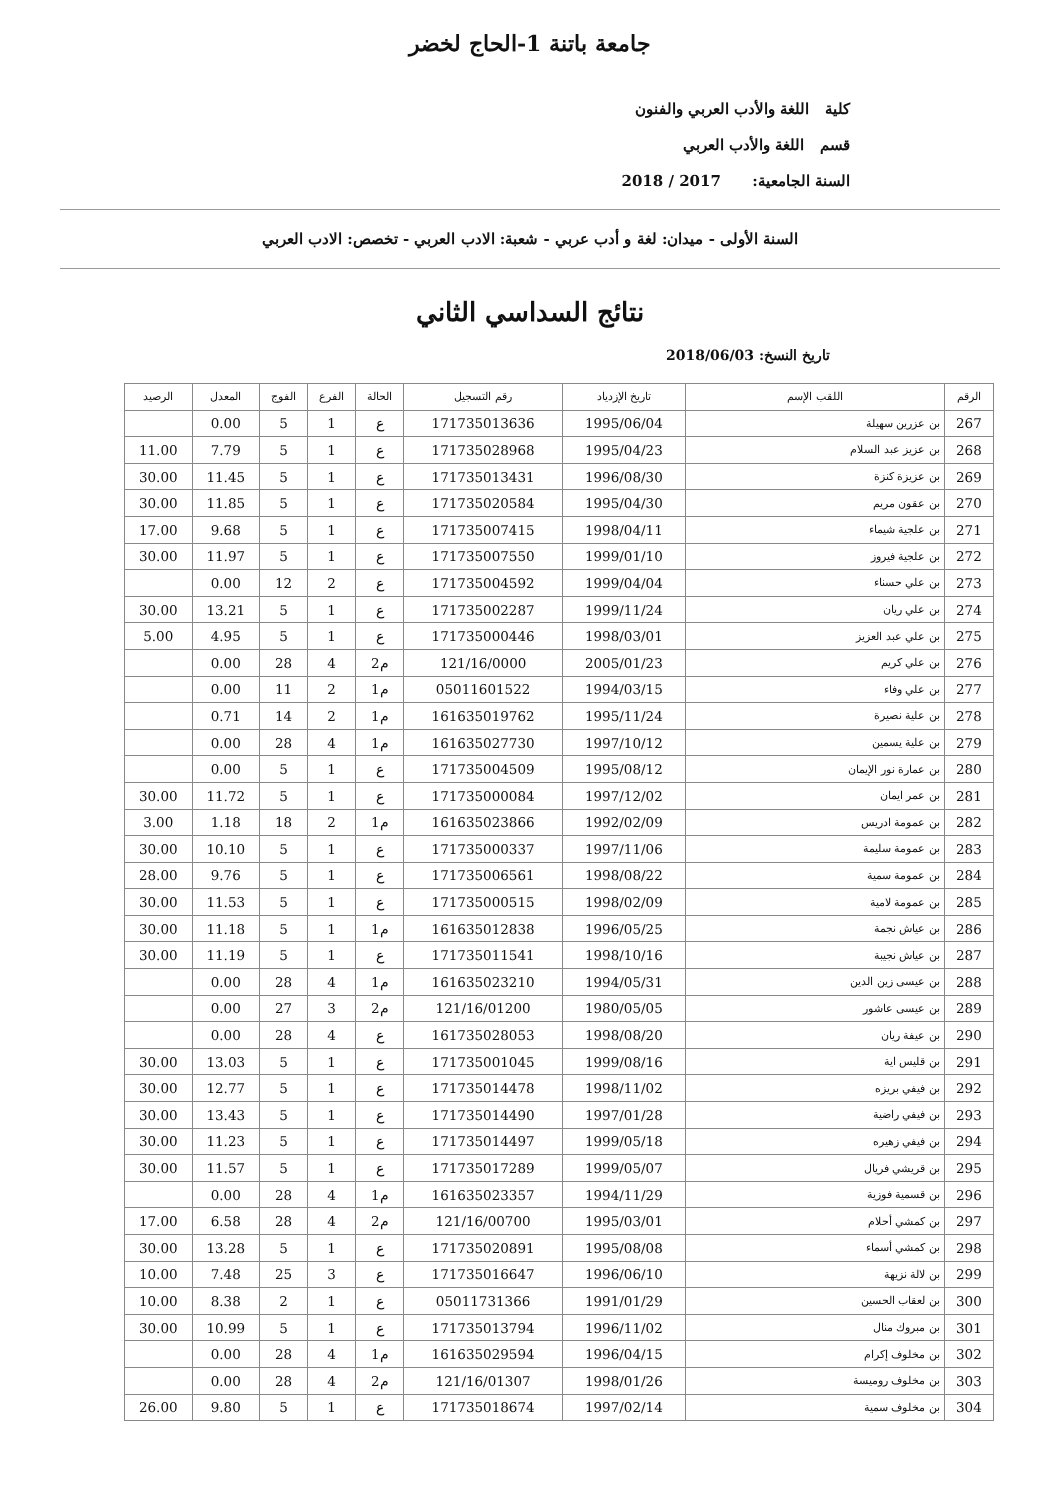جامعة باتنة 1-الحاج لخضر
كلية اللغة والأدب العربي والفنون
قسم اللغة والأدب العربي
السنة الجامعية: 2017 / 2018
السنة الأولى - ميدان: لغة و أدب عربي - شعبة: الادب العربي - تخصص: الادب العربي
نتائج السداسي الثاني
تاريخ النسخ: 2018/06/03
| الرقم | اللقب الإسم | تاريخ الإزدياد | رقم التسجيل | الحالة | الفرع | الفوج | المعدل | الرصيد |
| --- | --- | --- | --- | --- | --- | --- | --- | --- |
| 267 | بن عزرين سهيلة | 1995/06/04 | 171735013636 | ع | 1 | 5 | 0.00 | |
| 268 | بن عزيز عبد السلام | 1995/04/23 | 171735028968 | ع | 1 | 5 | 7.79 | 11.00 |
| 269 | بن عزيزة كنزة | 1996/08/30 | 171735013431 | ع | 1 | 5 | 11.45 | 30.00 |
| 270 | بن عقون مريم | 1995/04/30 | 171735020584 | ع | 1 | 5 | 11.85 | 30.00 |
| 271 | بن علجية شيماء | 1998/04/11 | 171735007415 | ع | 1 | 5 | 9.68 | 17.00 |
| 272 | بن علجية فيروز | 1999/01/10 | 171735007550 | ع | 1 | 5 | 11.97 | 30.00 |
| 273 | بن علي حسناء | 1999/04/04 | 171735004592 | ع | 2 | 12 | 0.00 | |
| 274 | بن علي ريان | 1999/11/24 | 171735002287 | ع | 1 | 5 | 13.21 | 30.00 |
| 275 | بن علي عبد العزيز | 1998/03/01 | 171735000446 | ع | 1 | 5 | 4.95 | 5.00 |
| 276 | بن علي كريم | 2005/01/23 | 121/16/0000 | م2 | 4 | 28 | 0.00 | |
| 277 | بن علي وفاء | 1994/03/15 | 05011601522 | م1 | 2 | 11 | 0.00 | |
| 278 | بن علية نصيرة | 1995/11/24 | 161635019762 | م1 | 2 | 14 | 0.71 | |
| 279 | بن علية يسمين | 1997/10/12 | 161635027730 | م1 | 4 | 28 | 0.00 | |
| 280 | بن عمارة نور الإيمان | 1995/08/12 | 171735004509 | ع | 1 | 5 | 0.00 | |
| 281 | بن عمر ايمان | 1997/12/02 | 171735000084 | ع | 1 | 5 | 11.72 | 30.00 |
| 282 | بن عمومة ادريس | 1992/02/09 | 161635023866 | م1 | 2 | 18 | 1.18 | 3.00 |
| 283 | بن عمومة سليمة | 1997/11/06 | 171735000337 | ع | 1 | 5 | 10.10 | 30.00 |
| 284 | بن عمومة سمية | 1998/08/22 | 171735006561 | ع | 1 | 5 | 9.76 | 28.00 |
| 285 | بن عمومة لامية | 1998/02/09 | 171735000515 | ع | 1 | 5 | 11.53 | 30.00 |
| 286 | بن عياش نجمة | 1996/05/25 | 161635012838 | م1 | 1 | 5 | 11.18 | 30.00 |
| 287 | بن عياش نجيبة | 1998/10/16 | 171735011541 | ع | 1 | 5 | 11.19 | 30.00 |
| 288 | بن عيسى زين الدين | 1994/05/31 | 161635023210 | م1 | 4 | 28 | 0.00 | |
| 289 | بن عيسى عاشور | 1980/05/05 | 121/16/01200 | م2 | 3 | 27 | 0.00 | |
| 290 | بن عيفة ريان | 1998/08/20 | 161735028053 | ع | 4 | 28 | 0.00 | |
| 291 | بن قليس اية | 1999/08/16 | 171735001045 | ع | 1 | 5 | 13.03 | 30.00 |
| 292 | بن فيفي بريزه | 1998/11/02 | 171735014478 | ع | 1 | 5 | 12.77 | 30.00 |
| 293 | بن فيفي راضية | 1997/01/28 | 171735014490 | ع | 1 | 5 | 13.43 | 30.00 |
| 294 | بن فيفي زهيره | 1999/05/18 | 171735014497 | ع | 1 | 5 | 11.23 | 30.00 |
| 295 | بن قريشي فريال | 1999/05/07 | 171735017289 | ع | 1 | 5 | 11.57 | 30.00 |
| 296 | بن قسمية فوزية | 1994/11/29 | 161635023357 | م1 | 4 | 28 | 0.00 | |
| 297 | بن كمشي أحلام | 1995/03/01 | 121/16/00700 | م2 | 4 | 28 | 6.58 | 17.00 |
| 298 | بن كمشي أسماء | 1995/08/08 | 171735020891 | ع | 1 | 5 | 13.28 | 30.00 |
| 299 | بن لالة نزيهة | 1996/06/10 | 171735016647 | ع | 3 | 25 | 7.48 | 10.00 |
| 300 | بن لعقاب الحسين | 1991/01/29 | 05011731366 | ع | 1 | 2 | 8.38 | 10.00 |
| 301 | بن مبروك منال | 1996/11/02 | 171735013794 | ع | 1 | 5 | 10.99 | 30.00 |
| 302 | بن مخلوف إكرام | 1996/04/15 | 161635029594 | م1 | 4 | 28 | 0.00 | |
| 303 | بن مخلوف روميسة | 1998/01/26 | 121/16/01307 | م2 | 4 | 28 | 0.00 | |
| 304 | بن مخلوف سمية | 1997/02/14 | 171735018674 | ع | 1 | 5 | 9.80 | 26.00 |